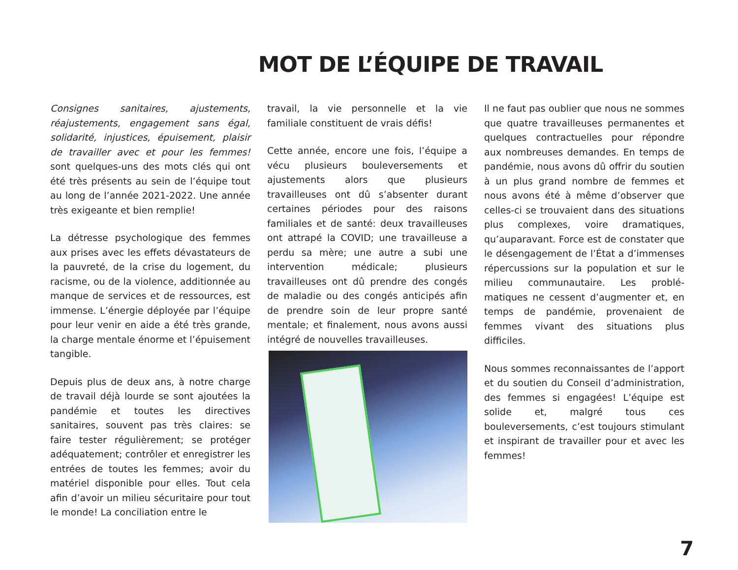MOT DE L’ÉQUIPE DE TRAVAIL
Consignes sanitaires, ajustements, réajustements, engagement sans égal, solidarité, injustices, épuisement, plaisir de travailler avec et pour les femmes! sont quelques-uns des mots clés qui ont été très présents au sein de l’équipe tout au long de l’année 2021-2022. Une année très exigeante et bien remplie!
La détresse psychologique des femmes aux prises avec les effets dévastateurs de la pauvreté, de la crise du logement, du racisme, ou de la violence, additionnée au manque de services et de ressources, est immense. L’énergie déployée par l’équipe pour leur venir en aide a été très grande, la charge mentale énorme et l’épuisement tangible.
Depuis plus de deux ans, à notre charge de travail déjà lourde se sont ajoutées la pandémie et toutes les directives sanitaires, souvent pas très claires: se faire tester régulièrement; se protéger adéquatement; contrôler et enregistrer les entrées de toutes les femmes; avoir du matériel disponible pour elles. Tout cela afin d’avoir un milieu sécuritaire pour tout le monde! La conciliation entre le
travail, la vie personnelle et la vie familiale constituent de vrais défis!
Cette année, encore une fois, l’équipe a vécu plusieurs bouleversements et ajustements alors que plusieurs travailleuses ont dû s’absenter durant certaines périodes pour des raisons familiales et de santé: deux travailleuses ont attrapé la COVID; une travailleuse a perdu sa mère; une autre a subi une intervention médicale; plusieurs travailleuses ont dû prendre des congés de maladie ou des congés anticipés afin de prendre soin de leur propre santé mentale; et finalement, nous avons aussi intégré de nouvelles travailleuses.
Il ne faut pas oublier que nous ne sommes que quatre travailleuses permanentes et quelques contractuelles pour répondre aux nombreuses demandes. En temps de pandémie, nous avons dû offrir du soutien à un plus grand nombre de femmes et nous avons été à même d’observer que celles-ci se trouvaient dans des situations plus complexes, voire dramatiques, qu’auparavant. Force est de constater que le désengagement de l’État a d’immenses répercussions sur la population et sur le milieu communautaire. Les problé-matiques ne cessent d’augmenter et, en temps de pandémie, provenaient de femmes vivant des situations plus difficiles.
Nous sommes reconnaissantes de l’apport et du soutien du Conseil d’administration, des femmes si engagées! L’équipe est solide et, malgré tous ces bouleversements, c’est toujours stimulant et inspirant de travailler pour et avec les femmes!
7